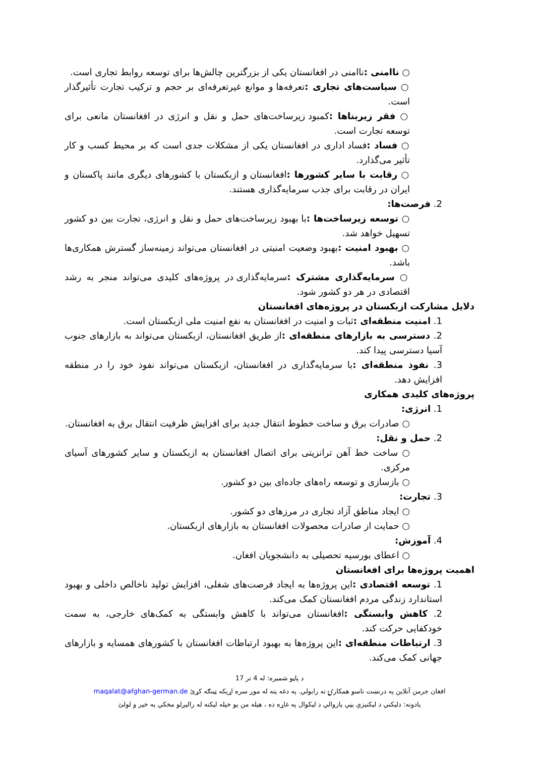○ ناامنی : ناامنی در افغانستان یکی از بزرگترین چالش‌ها برای توسعه روابط تجاری است.
○ سیاست‌های تجاری : تعرفه‌ها و موانع غیرتعرفه‌ای بر حجم و ترکیب تجارت تأثیرگذار است.
○ فقر زیربناها : کمبود زیرساخت‌های حمل و نقل و انرژی در افغانستان مانعی برای توسعه تجارت است.
○ فساد : فساد اداری در افغانستان یکی از مشکلات جدی است که بر محیط کسب و کار تأثیر می‌گذارد.
○ رقابت با سایر کشورها : افغانستان و ازبکستان با کشورهای دیگری مانند پاکستان و ایران در رقابت برای جذب سرمایه‌گذاری هستند.
2. فرصت‌ها:
○ توسعه زیرساخت‌ها : با بهبود زیرساخت‌های حمل و نقل و انرژی، تجارت بین دو کشور تسهیل خواهد شد.
○ بهبود امنیت : بهبود وضعیت امنیتی در افغانستان می‌تواند زمینه‌ساز گسترش همکاری‌ها باشد.
○ سرمایه‌گذاری مشترک : سرمایه‌گذاری در پروژه‌های کلیدی می‌تواند منجر به رشد اقتصادی در هر دو کشور شود.
دلایل مشارکت ازبکستان در پروژه‌های افغانستان
1. امنیت منطقه‌ای : ثبات و امنیت در افغانستان به نفع امنیت ملی ازبکستان است.
2. دسترسی به بازارهای منطقه‌ای : از طریق افغانستان، ازبکستان می‌تواند به بازارهای جنوب آسیا دسترسی پیدا کند.
3. نفوذ منطقه‌ای : با سرمایه‌گذاری در افغانستان، ازبکستان می‌تواند نفوذ خود را در منطقه افزایش دهد.
پروژه‌های کلیدی همکاری
1. انرژی:
○ صادرات برق و ساخت خطوط انتقال جدید برای افزایش ظرفیت انتقال برق به افغانستان.
2. حمل و نقل:
○ ساخت خط آهن ترانزیتی برای اتصال افغانستان به ازبکستان و سایر کشورهای آسیای مرکزی.
○ بازسازی و توسعه راه‌های جاده‌ای بین دو کشور.
3. تجارت:
○ ایجاد مناطق آزاد تجاری در مرزهای دو کشور.
○ حمایت از صادرات محصولات افغانستان به بازارهای ازبکستان.
4. آموزش:
○ اعطای بورسیه تحصیلی به دانشجویان افغان.
اهمیت پروژه‌ها برای افغانستان
1. توسعه اقتصادی : این پروژه‌ها به ایجاد فرصت‌های شغلی، افزایش تولید ناخالص داخلی و بهبود استاندارد زندگی مردم افغانستان کمک می‌کند.
2. کاهش وابستگی : افغانستان می‌تواند با کاهش وابستگی به کمک‌های خارجی، به سمت خودکفایی حرکت کند.
3. ارتباطات منطقه‌ای : این پروژه‌ها به بهبود ارتباطات افغانستان با کشورهای همسایه و بازارهای جهانی کمک می‌کند.
د پاڼو شمیره: له 4 تر 17
افغان جرمن آنلاین په درنښت تاسو همکارۍ ته رابولي. په دغه پته له موږ سره اړیکه ټینګه کړئ maqalat@afghan-german.de
يادونه: دليکني د ليکنيزې بڼي پازوالي د ليکوال په غاړه ده ، هيله من يو خپله ليکنه له راليږلو مخکي په خير و لولئ